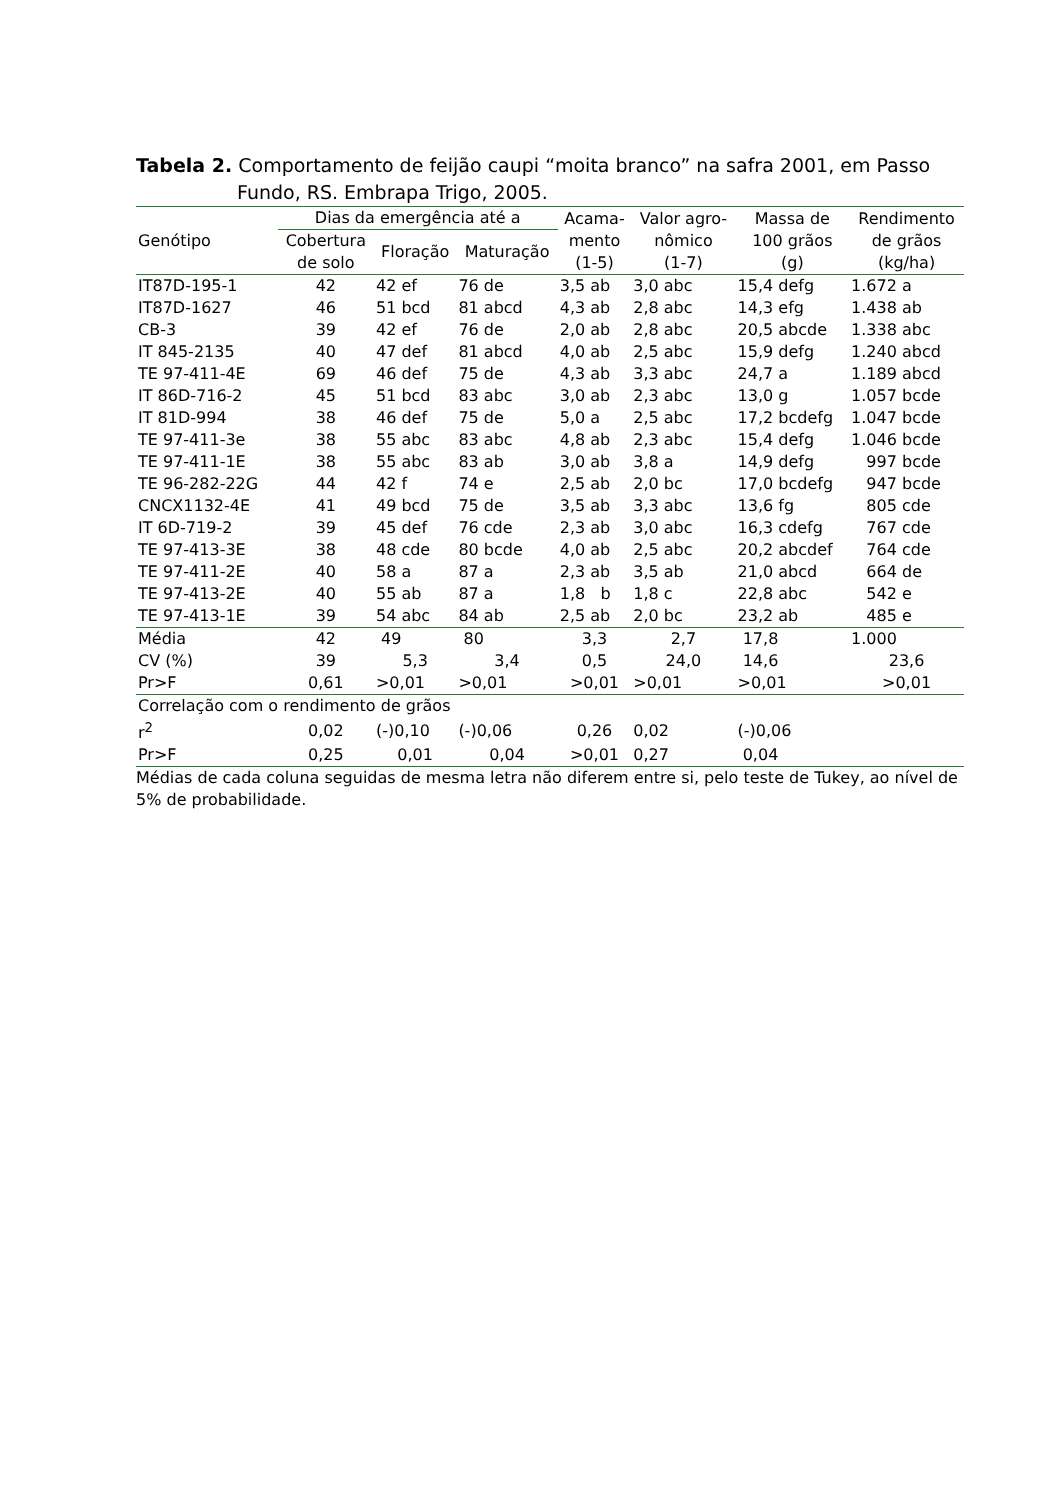Tabela 2. Comportamento de feijão caupi “moita branco” na safra 2001, em Passo Fundo, RS. Embrapa Trigo, 2005.
| Genótipo | Dias da emergência até a | | | Acama- mento (1-5) | Valor agro- nômico (1-7) | Massa de 100 grãos (g) | Rendimento de grãos (kg/ha) |
| --- | --- | --- | --- | --- | --- | --- | --- |
| | Cobertura de solo | Floração | Maturação | | | | |
| IT87D-195-1 | 42 | 42 ef | 76 de | 3,5 ab | 3,0 abc | 15,4 defg | 1.672 a |
| IT87D-1627 | 46 | 51 bcd | 81 abcd | 4,3 ab | 2,8 abc | 14,3 efg | 1.438 ab |
| CB-3 | 39 | 42 ef | 76 de | 2,0 ab | 2,8 abc | 20,5 abcde | 1.338 abc |
| IT 845-2135 | 40 | 47 def | 81 abcd | 4,0 ab | 2,5 abc | 15,9 defg | 1.240 abcd |
| TE 97-411-4E | 69 | 46 def | 75 de | 4,3 ab | 3,3 abc | 24,7 a | 1.189 abcd |
| IT 86D-716-2 | 45 | 51 bcd | 83 abc | 3,0 ab | 2,3 abc | 13,0 g | 1.057 bcde |
| IT 81D-994 | 38 | 46 def | 75 de | 5,0 a | 2,5 abc | 17,2 bcdefg | 1.047 bcde |
| TE 97-411-3e | 38 | 55 abc | 83 abc | 4,8 ab | 2,3 abc | 15,4 defg | 1.046 bcde |
| TE 97-411-1E | 38 | 55 abc | 83 ab | 3,0 ab | 3,8 a | 14,9 defg | 997 bcde |
| TE 96-282-22G | 44 | 42 f | 74 e | 2,5 ab | 2,0 bc | 17,0 bcdefg | 947 bcde |
| CNCX1132-4E | 41 | 49 bcd | 75 de | 3,5 ab | 3,3 abc | 13,6 fg | 805 cde |
| IT 6D-719-2 | 39 | 45 def | 76 cde | 2,3 ab | 3,0 abc | 16,3 cdefg | 767 cde |
| TE 97-413-3E | 38 | 48 cde | 80 bcde | 4,0 ab | 2,5 abc | 20,2 abcdef | 764 cde |
| TE 97-411-2E | 40 | 58 a | 87 a | 2,3 ab | 3,5 ab | 21,0 abcd | 664 de |
| TE 97-413-2E | 40 | 55 ab | 87 a | 1,8 b | 1,8 c | 22,8 abc | 542 e |
| TE 97-413-1E | 39 | 54 abc | 84 ab | 2,5 ab | 2,0 bc | 23,2 ab | 485 e |
| Média | 42 | 49 | 80 | 3,3 | 2,7 | 17,8 | 1.000 |
| CV (%) | 39 | 5,3 | 3,4 | 0,5 | 24,0 | 14,6 | 23,6 |
| Pr>F | 0,61 | >0,01 | >0,01 | >0,01 | >0,01 | >0,01 | >0,01 |
| Correlação com o rendimento de grãos | | | | | | | |
| r<sup>2</sup> | 0,02 | (-)0,10 | (-)0,06 | 0,26 | 0,02 | (-)0,06 | |
| Pr>F | 0,25 | 0,01 | 0,04 | >0,01 | 0,27 | 0,04 | |
Médias de cada coluna seguidas de mesma letra não diferem entre si, pelo teste de Tukey, ao nível de 5% de probabilidade.